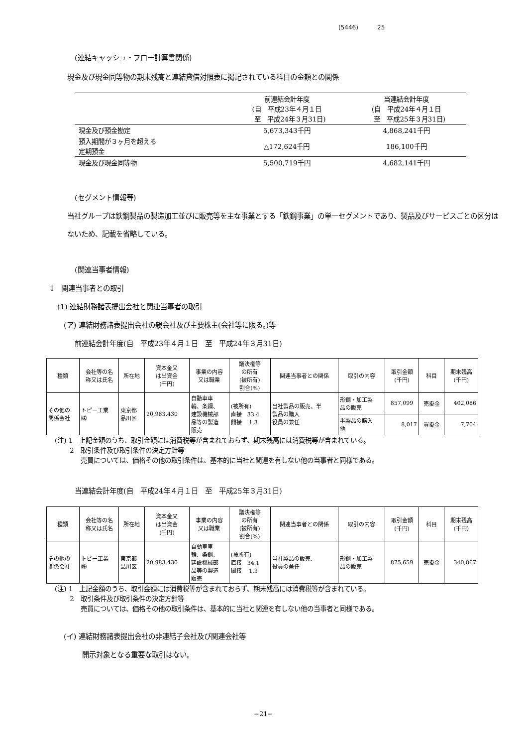(5446) 25
(連結キャッシュ・フロー計算書関係)
現金及び現金同等物の期末残高と連結貸借対照表に掲記されている科目の金額との関係
| | 前連結会計年度 (自 平成23年４月１日 至 平成24年３月31日) | 当連結会計年度 (自 平成24年４月１日 至 平成25年３月31日) |
| 現金及び預金勘定 | 5,673,343千円 | 4,868,241千円 |
| 預入期間が３ヶ月を超える 定期預金 | △172,624千円 | 186,100千円 |
| 現金及び現金同等物 | 5,500,719千円 | 4,682,141千円 |
(セグメント情報等)
当社グループは鉄鋼製品の製造加工並びに販売等を主な事業とする「鉄鋼事業」の単一セグメントであり、製品及びサービスごとの区分はないため、記載を省略している。
(関連当事者情報)
1　関連当事者との取引
(1) 連結財務諸表提出会社と関連当事者の取引
(ア) 連結財務諸表提出会社の親会社及び主要株主(会社等に限る。)等
前連結会計年度(自　平成23年４月１日　至　平成24年３月31日)
| 種類 | 会社等の名 称又は氏名 | 所在地 | 資本金又 は出資金 (千円) | 事業の内容 又は職業 | 議決権等 の所有 (被所有) 割合(%) | 関連当事者との関係 | 取引の内容 | 取引金額 (千円) | 科目 | 期末残高 (千円) |
| --- | --- | --- | --- | --- | --- | --- | --- | --- | --- | --- |
| その他の 関係会社 | トピー工業 ㈱ | 東京都 品川区 | 20,983,430 | 自動車車 輪、条鋼、 建設機械部 品等の製造 販売 | (被所有) 直接 33.4 間接 1.3 | 当社製品の販売、半 製品の購入 役員の兼任 | 形鋼・加工製 品の販売 | 857,099 | 売掛金 | 402,086 |
| | | | | | | | 半製品の購入 他 | 8,017 | 買掛金 | 7,704 |
(注) 1　上記金額のうち、取引金額には消費税等が含まれておらず、期末残高には消費税等が含まれている。
　　 2　取引条件及び取引条件の決定方針等
　　　　売買については、価格その他の取引条件は、基本的に当社と関連を有しない他の当事者と同様である。
当連結会計年度(自　平成24年４月１日　至　平成25年３月31日)
| 種類 | 会社等の名 称又は氏名 | 所在地 | 資本金又 は出資金 (千円) | 事業の内容 又は職業 | 議決権等 の所有 (被所有) 割合(%) | 関連当事者との関係 | 取引の内容 | 取引金額 (千円) | 科目 | 期末残高 (千円) |
| --- | --- | --- | --- | --- | --- | --- | --- | --- | --- | --- |
| その他の 関係会社 | トピー工業 ㈱ | 東京都 品川区 | 20,983,430 | 自動車車 輪、条鋼、 建設機械部 品等の製造 販売 | (被所有) 直接 34.1 間接 1.3 | 当社製品の販売、 役員の兼任 | 形鋼・加工製 品の販売 | 875,659 | 売掛金 | 340,867 |
(注) 1　上記金額のうち、取引金額には消費税等が含まれておらず、期末残高には消費税等が含まれている。
　　 2　取引条件及び取引条件の決定方針等
　　　　売買については、価格その他の取引条件は、基本的に当社と関連を有しない他の当事者と同様である。
(イ) 連結財務諸表提出会社の非連結子会社及び関連会社等
開示対象となる重要な取引はない。
−21−